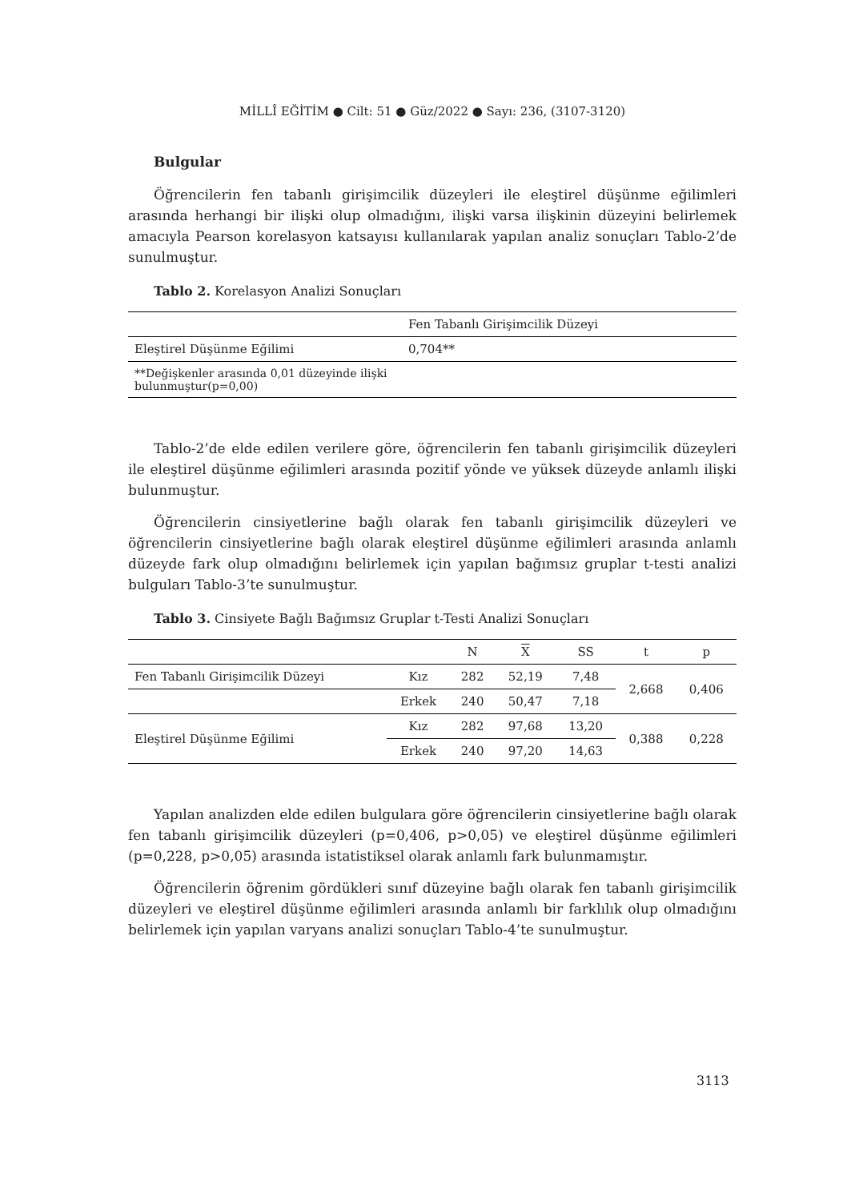MİLLÎ EĞİTİM ● Cilt: 51 ● Güz/2022 ● Sayı: 236, (3107-3120)
Bulgular
Öğrencilerin fen tabanlı girişimcilik düzeyleri ile eleştirel düşünme eğilimleri arasında herhangi bir ilişki olup olmadığını, ilişki varsa ilişkinin düzeyini belirlemek amacıyla Pearson korelasyon katsayısı kullanılarak yapılan analiz sonuçları Tablo-2’de sunulmuştur.
Tablo 2. Korelasyon Analizi Sonuçları
| | Fen Tabanlı Girişimcilik Düzeyi |
| --- | --- |
| Eleştirel Düşünme Eğilimi | 0,704** |
| **Değişkenler arasında 0,01 düzeyinde ilişki bulunmuştur(p=0,00) | |
Tablo-2’de elde edilen verilere göre, öğrencilerin fen tabanlı girişimcilik düzeyleri ile eleştirel düşünme eğilimleri arasında pozitif yönde ve yüksek düzeyde anlamlı ilişki bulunmuştur.
Öğrencilerin cinsiyetlerine bağlı olarak fen tabanlı girişimcilik düzeyleri ve öğrencilerin cinsiyetlerine bağlı olarak eleştirel düşünme eğilimleri arasında anlamlı düzeyde fark olup olmadığını belirlemek için yapılan bağımsız gruplar t-testi analizi bulguları Tablo-3’te sunulmuştur.
Tablo 3. Cinsiyete Bağlı Bağımsız Gruplar t-Testi Analizi Sonuçları
| | | N | X | SS | t | p |
| --- | --- | --- | --- | --- | --- | --- |
| Fen Tabanlı Girişimcilik Düzeyi | Kız | 282 | 52,19 | 7,48 | 2,668 | 0,406 |
| | Erkek | 240 | 50,47 | 7,18 | | |
| Eleştirel Düşünme Eğilimi | Kız | 282 | 97,68 | 13,20 | 0,388 | 0,228 |
| | Erkek | 240 | 97,20 | 14,63 | | |
Yapılan analizden elde edilen bulgulara göre öğrencilerin cinsiyetlerine bağlı olarak fen tabanlı girişimcilik düzeyleri (p=0,406, p>0,05) ve eleştirel düşünme eğilimleri (p=0,228, p>0,05) arasında istatistiksel olarak anlamlı fark bulunmamıştır.
Öğrencilerin öğrenim gördükleri sınıf düzeyine bağlı olarak fen tabanlı girişimcilik düzeyleri ve eleştirel düşünme eğilimleri arasında anlamlı bir farklılık olup olmadığını belirlemek için yapılan varyans analizi sonuçları Tablo-4’te sunulmuştur.
3113